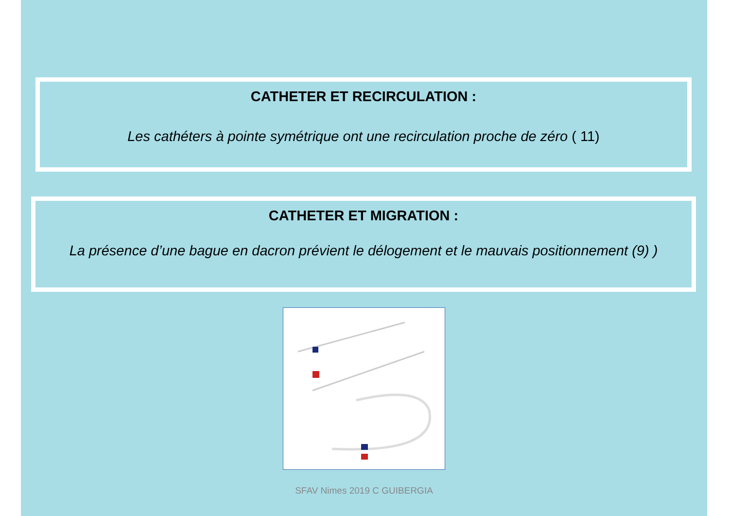CATHETER ET RECIRCULATION :
Les cathéters à pointe symétrique ont une recirculation proche de zéro ( 11)
CATHETER ET MIGRATION :
La présence d’une bague en dacron prévient le délogement et le mauvais positionnement (9) )
SFAV Nimes 2019 C GUIBERGIA